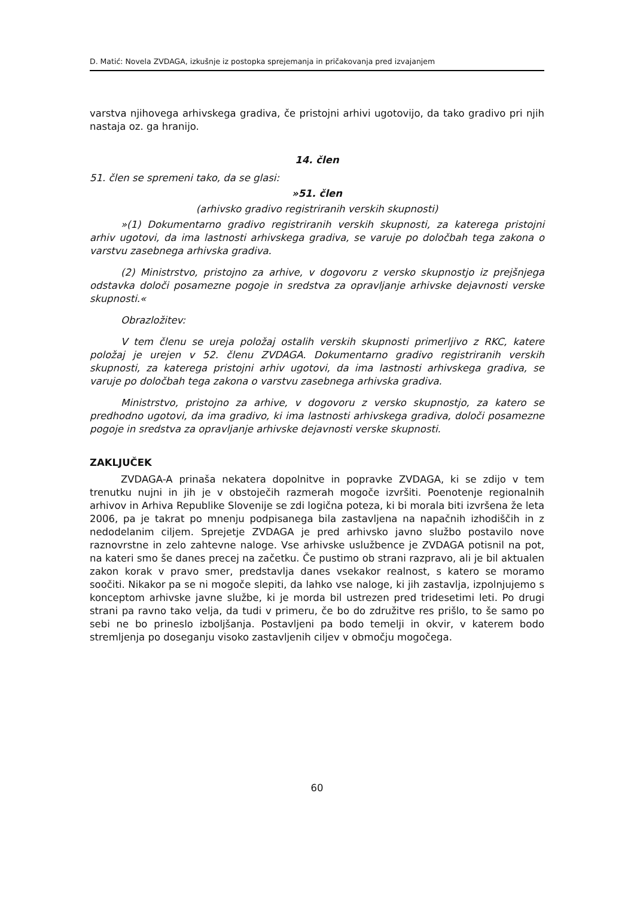D. Matić: Novela ZVDAGA, izkušnje iz postopka sprejemanja in pričakovanja pred izvajanjem
varstva njihovega arhivskega gradiva, če pristojni arhivi ugotovijo, da tako gradivo pri njih nastaja oz. ga hranijo.
14. člen
51. člen se spremeni tako, da se glasi:
»51. člen
(arhivsko gradivo registriranih verskih skupnosti)
»(1) Dokumentarno gradivo registriranih verskih skupnosti, za katerega pristojni arhiv ugotovi, da ima lastnosti arhivskega gradiva, se varuje po določbah tega zakona o varstvu zasebnega arhivska gradiva.
(2) Ministrstvo, pristojno za arhive, v dogovoru z versko skupnostjo iz prejšnjega odstavka določi posamezne pogoje in sredstva za opravljanje arhivske dejavnosti verske skupnosti.«
Obrazložitev:
V tem členu se ureja položaj ostalih verskih skupnosti primerljivo z RKC, katere položaj je urejen v 52. členu ZVDAGA. Dokumentarno gradivo registriranih verskih skupnosti, za katerega pristojni arhiv ugotovi, da ima lastnosti arhivskega gradiva, se varuje po določbah tega zakona o varstvu zasebnega arhivska gradiva.
Ministrstvo, pristojno za arhive, v dogovoru z versko skupnostjo, za katero se predhodno ugotovi, da ima gradivo, ki ima lastnosti arhivskega gradiva, določi posamezne pogoje in sredstva za opravljanje arhivske dejavnosti verske skupnosti.
ZAKLJUČEK
ZVDAGA-A prinaša nekatera dopolnitve in popravke ZVDAGA, ki se zdijo v tem trenutku nujni in jih je v obstoječih razmerah mogoče izvršiti. Poenotenje regionalnih arhivov in Arhiva Republike Slovenije se zdi logična poteza, ki bi morala biti izvršena že leta 2006, pa je takrat po mnenju podpisanega bila zastavljena na napačnih izhodiščih in z nedodelanim ciljem. Sprejetje ZVDAGA je pred arhivsko javno službo postavilo nove raznovrstne in zelo zahtevne naloge. Vse arhivske uslužbence je ZVDAGA potisnil na pot, na kateri smo še danes precej na začetku. Če pustimo ob strani razpravo, ali je bil aktualen zakon korak v pravo smer, predstavlja danes vsekakor realnost, s katero se moramo soočiti. Nikakor pa se ni mogoče slepiti, da lahko vse naloge, ki jih zastavlja, izpolnjujemo s konceptom arhivske javne službe, ki je morda bil ustrezen pred tridesetimi leti. Po drugi strani pa ravno tako velja, da tudi v primeru, če bo do združitve res prišlo, to še samo po sebi ne bo prineslo izboljšanja. Postavljeni pa bodo temelji in okvir, v katerem bodo stremljenja po doseganju visoko zastavljenih ciljev v območju mogočega.
60